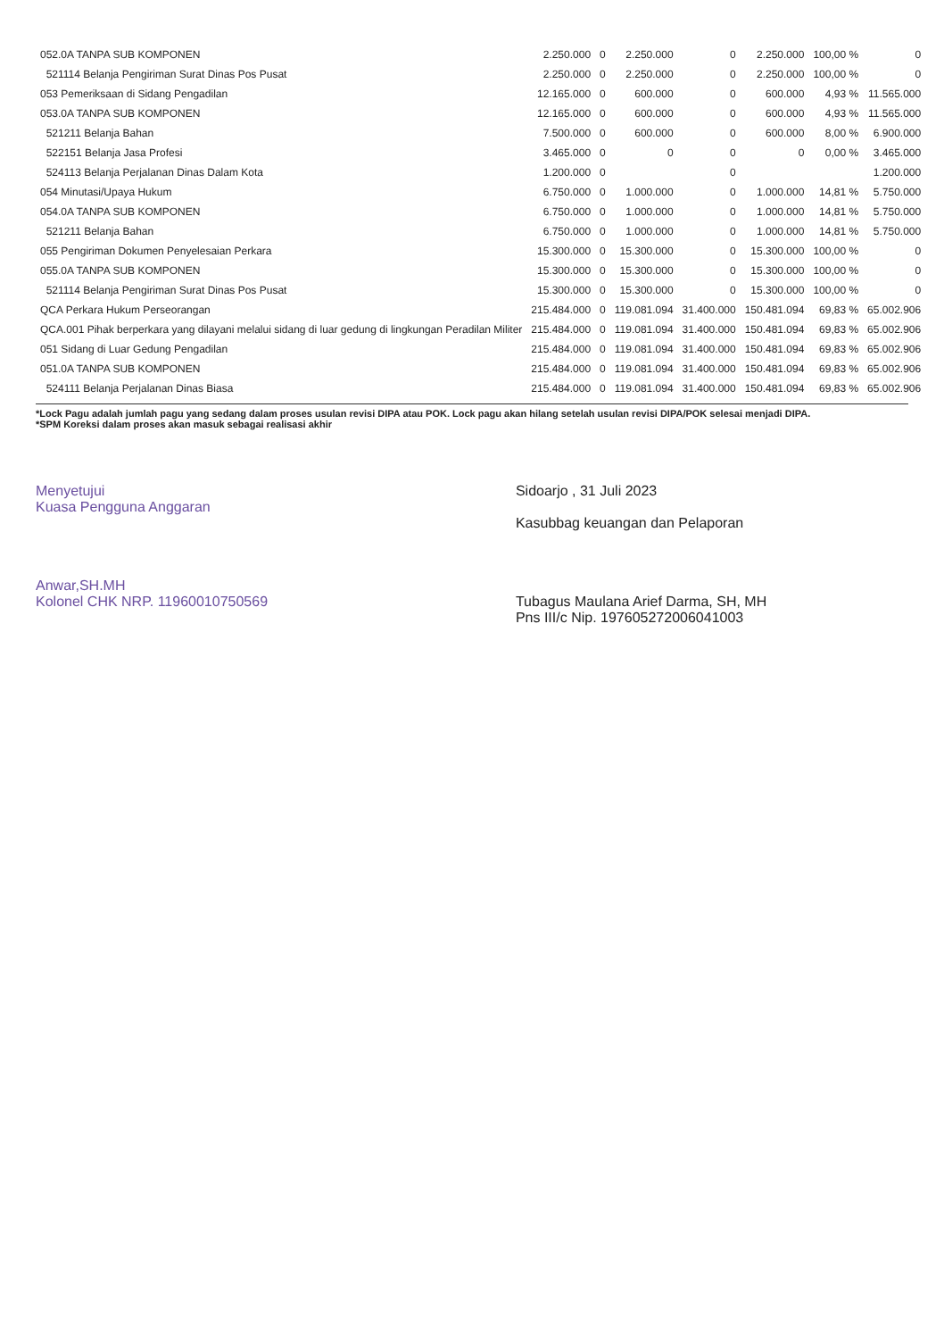| 052.0A TANPA SUB KOMPONEN | 2.250.000 | 0 | 2.250.000 | 0 | 2.250.000 | 100,00 % | 0 |
| 521114 Belanja Pengiriman Surat Dinas Pos Pusat | 2.250.000 | 0 | 2.250.000 | 0 | 2.250.000 | 100,00 % | 0 |
| 053 Pemeriksaan di Sidang Pengadilan | 12.165.000 | 0 | 600.000 | 0 | 600.000 | 4,93 % | 11.565.000 |
| 053.0A TANPA SUB KOMPONEN | 12.165.000 | 0 | 600.000 | 0 | 600.000 | 4,93 % | 11.565.000 |
| 521211 Belanja Bahan | 7.500.000 | 0 | 600.000 | 0 | 600.000 | 8,00 % | 6.900.000 |
| 522151 Belanja Jasa Profesi | 3.465.000 | 0 | 0 | 0 | 0 | 0,00 % | 3.465.000 |
| 524113 Belanja Perjalanan Dinas Dalam Kota | 1.200.000 | 0 | | 0 | | | 1.200.000 |
| 054 Minutasi/Upaya Hukum | 6.750.000 | 0 | 1.000.000 | 0 | 1.000.000 | 14,81 % | 5.750.000 |
| 054.0A TANPA SUB KOMPONEN | 6.750.000 | 0 | 1.000.000 | 0 | 1.000.000 | 14,81 % | 5.750.000 |
| 521211 Belanja Bahan | 6.750.000 | 0 | 1.000.000 | 0 | 1.000.000 | 14,81 % | 5.750.000 |
| 055 Pengiriman Dokumen Penyelesaian Perkara | 15.300.000 | 0 | 15.300.000 | 0 | 15.300.000 | 100,00 % | 0 |
| 055.0A TANPA SUB KOMPONEN | 15.300.000 | 0 | 15.300.000 | 0 | 15.300.000 | 100,00 % | 0 |
| 521114 Belanja Pengiriman Surat Dinas Pos Pusat | 15.300.000 | 0 | 15.300.000 | 0 | 15.300.000 | 100,00 % | 0 |
| QCA Perkara Hukum Perseorangan | 215.484.000 | 0 | 119.081.094 | 31.400.000 | 150.481.094 | 69,83 % | 65.002.906 |
| QCA.001 Pihak berperkara yang dilayani melalui sidang di luar gedung di lingkungan Peradilan Militer | 215.484.000 | 0 | 119.081.094 | 31.400.000 | 150.481.094 | 69,83 % | 65.002.906 |
| 051 Sidang di Luar Gedung Pengadilan | 215.484.000 | 0 | 119.081.094 | 31.400.000 | 150.481.094 | 69,83 % | 65.002.906 |
| 051.0A TANPA SUB KOMPONEN | 215.484.000 | 0 | 119.081.094 | 31.400.000 | 150.481.094 | 69,83 % | 65.002.906 |
| 524111 Belanja Perjalanan Dinas Biasa | 215.484.000 | 0 | 119.081.094 | 31.400.000 | 150.481.094 | 69,83 % | 65.002.906 |
*Lock Pagu adalah jumlah pagu yang sedang dalam proses usulan revisi DIPA atau POK. Lock pagu akan hilang setelah usulan revisi DIPA/POK selesai menjadi DIPA.
*SPM Koreksi dalam proses akan masuk sebagai realisasi akhir
Menyetujui
Kuasa Pengguna Anggaran
Anwar,SH.MH
Kolonel CHK NRP. 11960010750569
Sidoarjo , 31 Juli 2023
Kasubbag keuangan dan Pelaporan
Tubagus Maulana Arief Darma, SH, MH
Pns III/c Nip. 197605272006041003